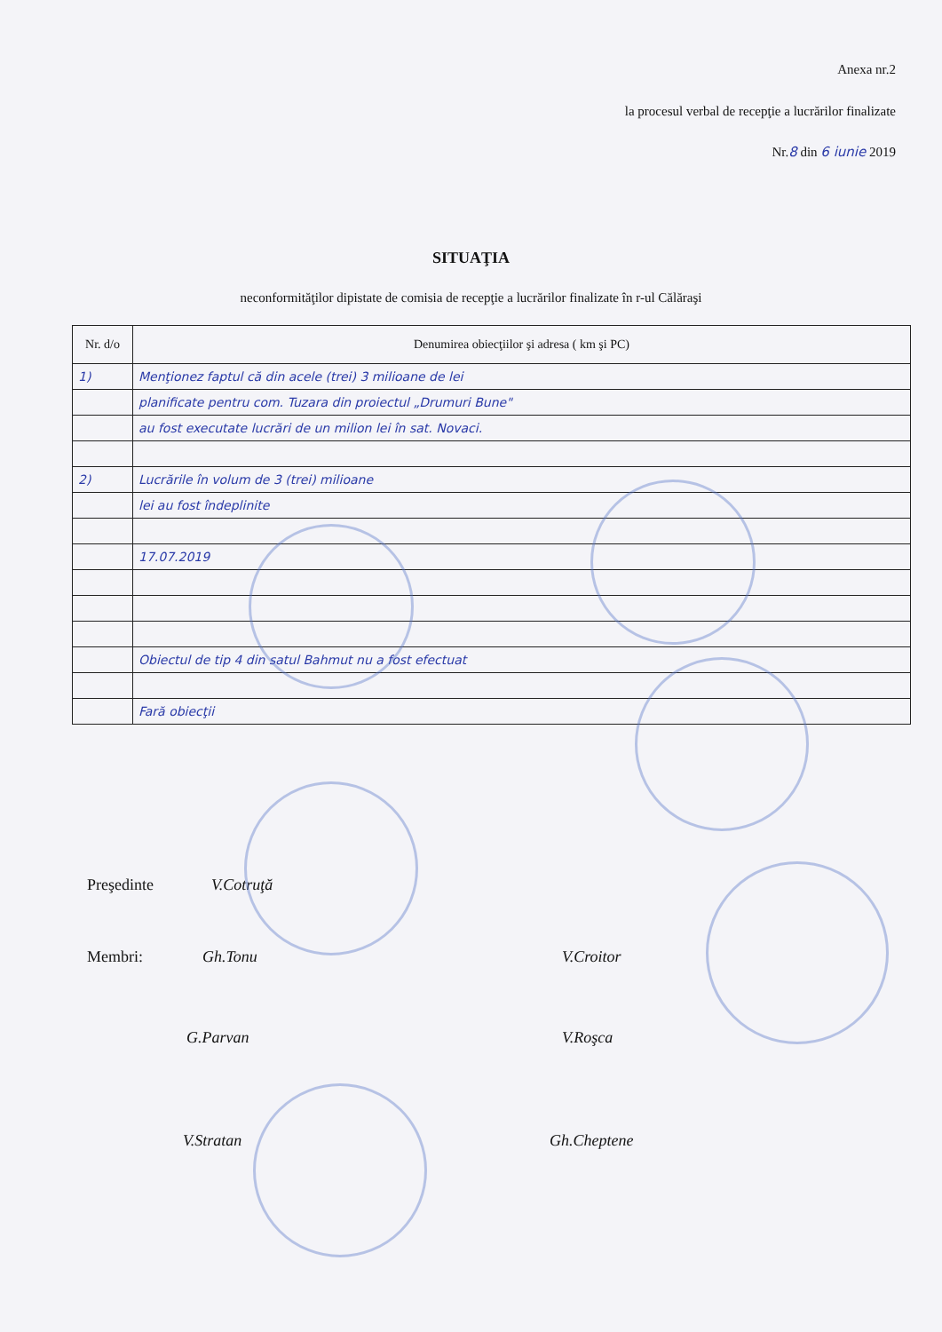Anexa nr.2
la procesul verbal de recepţie a lucrărilor finalizate
Nr.8 din 6 iunie 2019
SITUAŢIA
neconformităţilor dipistate de comisia de recepţie a lucrărilor finalizate în r-ul Călăraşi
| Nr. d/o | Denumirea obiecţiilor şi adresa ( km şi PC) |
| --- | --- |
| 1) | Menţionez faptul că din acele (trei) 3 milioane de lei |
| | planificate pentru com. Tuzara din proiectul „Drumuri Bune" |
| | au fost executate lucrări de un milion lei în sat. Novaci. |
| 2) | Lucrările în volum de 3 (trei) milioane |
| | lei au fost îndeplinite |
| | 17.07.2019 |
| | Obiectul de tip 4 din satul Bahmut nu a fost efectuat |
| | Fară obiecţii |
Preşedinte V.Cotruţă
Membri: Gh.Tonu V.Croitor
G.Parvan V.Roşca
V.Stratan Gh.Cheptene